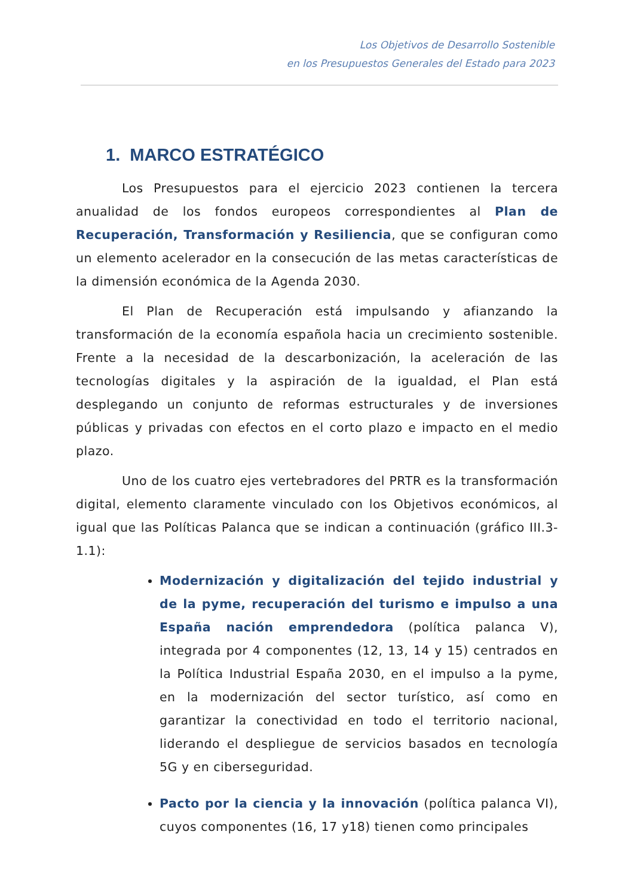Los Objetivos de Desarrollo Sostenible
en los Presupuestos Generales del Estado para 2023
1. MARCO ESTRATÉGICO
Los Presupuestos para el ejercicio 2023 contienen la tercera anualidad de los fondos europeos correspondientes al Plan de Recuperación, Transformación y Resiliencia, que se configuran como un elemento acelerador en la consecución de las metas características de la dimensión económica de la Agenda 2030.
El Plan de Recuperación está impulsando y afianzando la transformación de la economía española hacia un crecimiento sostenible. Frente a la necesidad de la descarbonización, la aceleración de las tecnologías digitales y la aspiración de la igualdad, el Plan está desplegando un conjunto de reformas estructurales y de inversiones públicas y privadas con efectos en el corto plazo e impacto en el medio plazo.
Uno de los cuatro ejes vertebradores del PRTR es la transformación digital, elemento claramente vinculado con los Objetivos económicos, al igual que las Políticas Palanca que se indican a continuación (gráfico III.3-1.1):
Modernización y digitalización del tejido industrial y de la pyme, recuperación del turismo e impulso a una España nación emprendedora (política palanca V), integrada por 4 componentes (12, 13, 14 y 15) centrados en la Política Industrial España 2030, en el impulso a la pyme, en la modernización del sector turístico, así como en garantizar la conectividad en todo el territorio nacional, liderando el despliegue de servicios basados en tecnología 5G y en ciberseguridad.
Pacto por la ciencia y la innovación (política palanca VI), cuyos componentes (16, 17 y18) tienen como principales